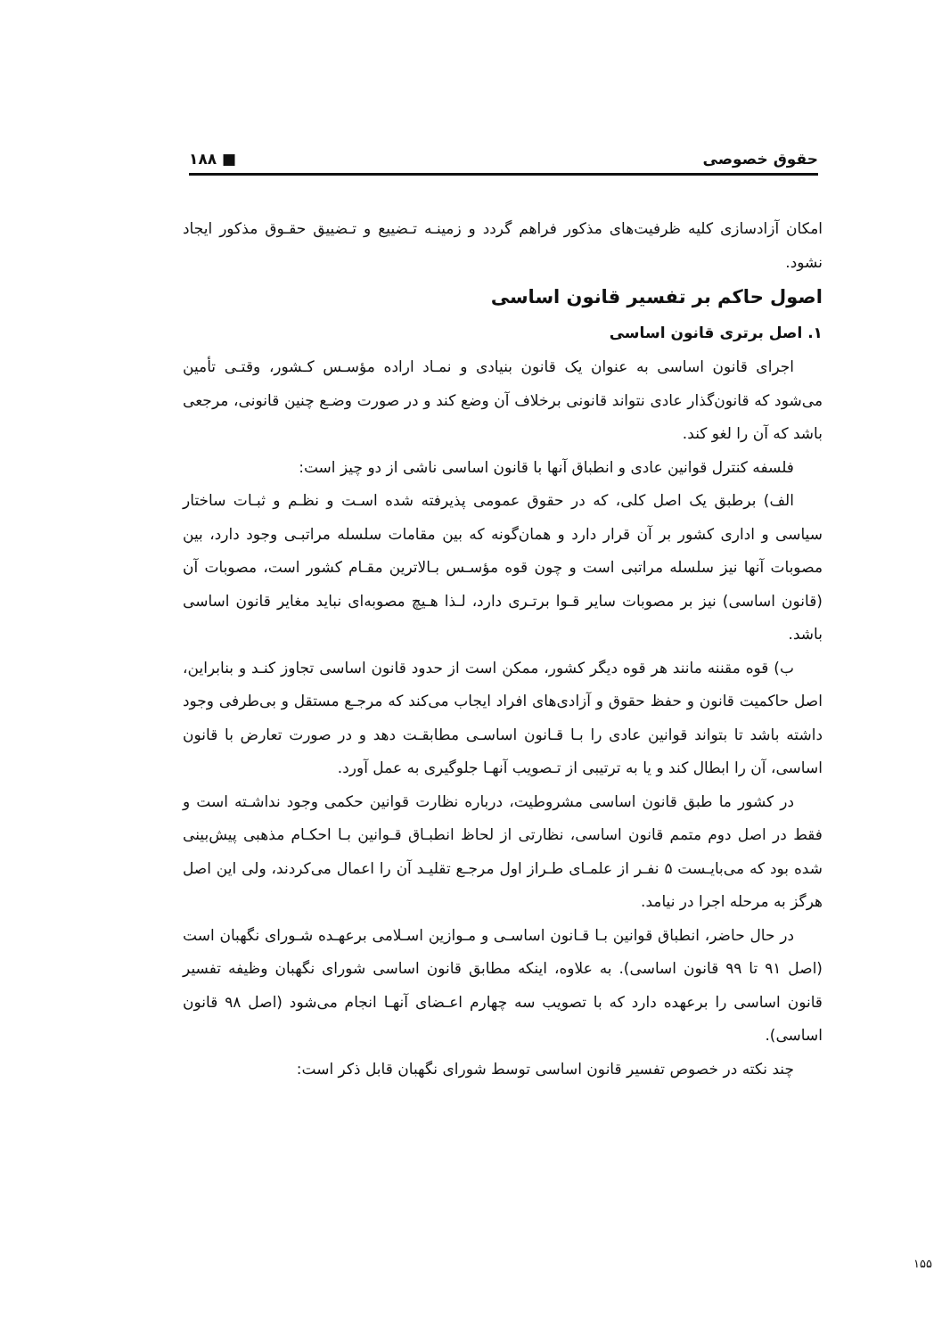حقوق خصوصی ■ ۱۸۸
امکان آزادسازی کلیه ظرفیت‌های مذکور فراهم گردد و زمینـه تـضییع و تـضییق حقـوق مذکور ایجاد نشود.
اصول حاکم بر تفسیر قانون اساسی
۱. اصل برتری قانون اساسی
اجرای قانون اساسی به عنوان یک قانون بنیادی و نمـاد اراده مؤسـس کـشور، وقتـی تأمین می‌شود که قانون‌گذار عادی نتواند قانونی برخلاف آن وضع کند و در صورت وضـع چنین قانونی، مرجعی باشد که آن را لغو کند.
فلسفه کنترل قوانین عادی و انطباق آنها با قانون اساسی ناشی از دو چیز است:
الف) برطبق یک اصل کلی، که در حقوق عمومی پذیرفته شده اسـت و نظـم و ثبـات ساختار سیاسی و اداری کشور بر آن قرار دارد و همان‌گونه که بین مقامات سلسله مراتبـی وجود دارد، بین مصوبات آنها نیز سلسله مراتبی است و چون قوه مؤسـس بـالاترین مقـام کشور است، مصوبات آن (قانون اساسی) نیز بر مصوبات سایر قـوا برتـری دارد، لـذا هـیچ مصوبه‌ای نباید مغایر قانون اساسی باشد.
ب) قوه مقننه مانند هر قوه دیگر کشور، ممکن است از حدود قانون اساسی تجاوز کنـد و بنابراین، اصل حاکمیت قانون و حفظ حقوق و آزادی‌های افراد ایجاب می‌کند که مرجـع مستقل و بی‌طرفی وجود داشته باشد تا بتواند قوانین عادی را بـا قـانون اساسـی مطابقـت دهد و در صورت تعارض با قانون اساسی، آن را ابطال کند و یا به ترتیبی از تـصویب آنهـا جلوگیری به عمل آورد.
در کشور ما طبق قانون اساسی مشروطیت، درباره نظارت قوانین حکمی وجود نداشـته است و فقط در اصل دوم متمم قانون اساسی، نظارتی از لحاظ انطبـاق قـوانین بـا احکـام مذهبی پیش‌بینی شده بود که می‌بایـست ۵ نفـر از علمـای طـراز اول مرجـع تقلیـد آن را اعمال می‌کردند، ولی این اصل هرگز به مرحله اجرا در نیامد.
در حال حاضر، انطباق قوانین بـا قـانون اساسـی و مـوازین اسـلامی برعهـده شـورای نگهبان است (اصل ۹۱ تا ۹۹ قانون اساسی). به علاوه، اینکه مطابق قانون اساسی شورای نگهبان وظیفه تفسیر قانون اساسی را برعهده دارد که با تصویب سه چهارم اعـضای آنهـا انجام می‌شود (اصل ۹۸ قانون اساسی).
چند نکته در خصوص تفسیر قانون اساسی توسط شورای نگهبان قابل ذکر است:
۱۵۵